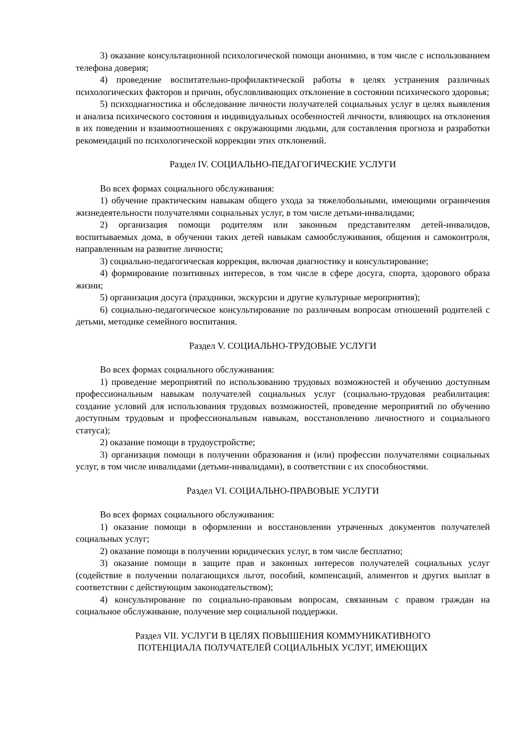3) оказание консультационной психологической помощи анонимно, в том числе с использованием телефона доверия;
4) проведение воспитательно-профилактической работы в целях устранения различных психологических факторов и причин, обусловливающих отклонение в состоянии психического здоровья;
5) психодиагностика и обследование личности получателей социальных услуг в целях выявления и анализа психического состояния и индивидуальных особенностей личности, влияющих на отклонения в их поведении и взаимоотношениях с окружающими людьми, для составления прогноза и разработки рекомендаций по психологической коррекции этих отклонений.
Раздел IV. СОЦИАЛЬНО-ПЕДАГОГИЧЕСКИЕ УСЛУГИ
Во всех формах социального обслуживания:
1) обучение практическим навыкам общего ухода за тяжелобольными, имеющими ограничения жизнедеятельности получателями социальных услуг, в том числе детьми-инвалидами;
2) организация помощи родителям или законным представителям детей-инвалидов, воспитываемых дома, в обучении таких детей навыкам самообслуживания, общения и самоконтроля, направленным на развитие личности;
3) социально-педагогическая коррекция, включая диагностику и консультирование;
4) формирование позитивных интересов, в том числе в сфере досуга, спорта, здорового образа жизни;
5) организация досуга (праздники, экскурсии и другие культурные мероприятия);
6) социально-педагогическое консультирование по различным вопросам отношений родителей с детьми, методике семейного воспитания.
Раздел V. СОЦИАЛЬНО-ТРУДОВЫЕ УСЛУГИ
Во всех формах социального обслуживания:
1) проведение мероприятий по использованию трудовых возможностей и обучению доступным профессиональным навыкам получателей социальных услуг (социально-трудовая реабилитация: создание условий для использования трудовых возможностей, проведение мероприятий по обучению доступным трудовым и профессиональным навыкам, восстановлению личностного и социального статуса);
2) оказание помощи в трудоустройстве;
3) организация помощи в получении образования и (или) профессии получателями социальных услуг, в том числе инвалидами (детьми-инвалидами), в соответствии с их способностями.
Раздел VI. СОЦИАЛЬНО-ПРАВОВЫЕ УСЛУГИ
Во всех формах социального обслуживания:
1) оказание помощи в оформлении и восстановлении утраченных документов получателей социальных услуг;
2) оказание помощи в получении юридических услуг, в том числе бесплатно;
3) оказание помощи в защите прав и законных интересов получателей социальных услуг (содействие в получении полагающихся льгот, пособий, компенсаций, алиментов и других выплат в соответствии с действующим законодательством);
4) консультирование по социально-правовым вопросам, связанным с правом граждан на социальное обслуживание, получение мер социальной поддержки.
Раздел VII. УСЛУГИ В ЦЕЛЯХ ПОВЫШЕНИЯ КОММУНИКАТИВНОГО
ПОТЕНЦИАЛА ПОЛУЧАТЕЛЕЙ СОЦИАЛЬНЫХ УСЛУГ, ИМЕЮЩИХ